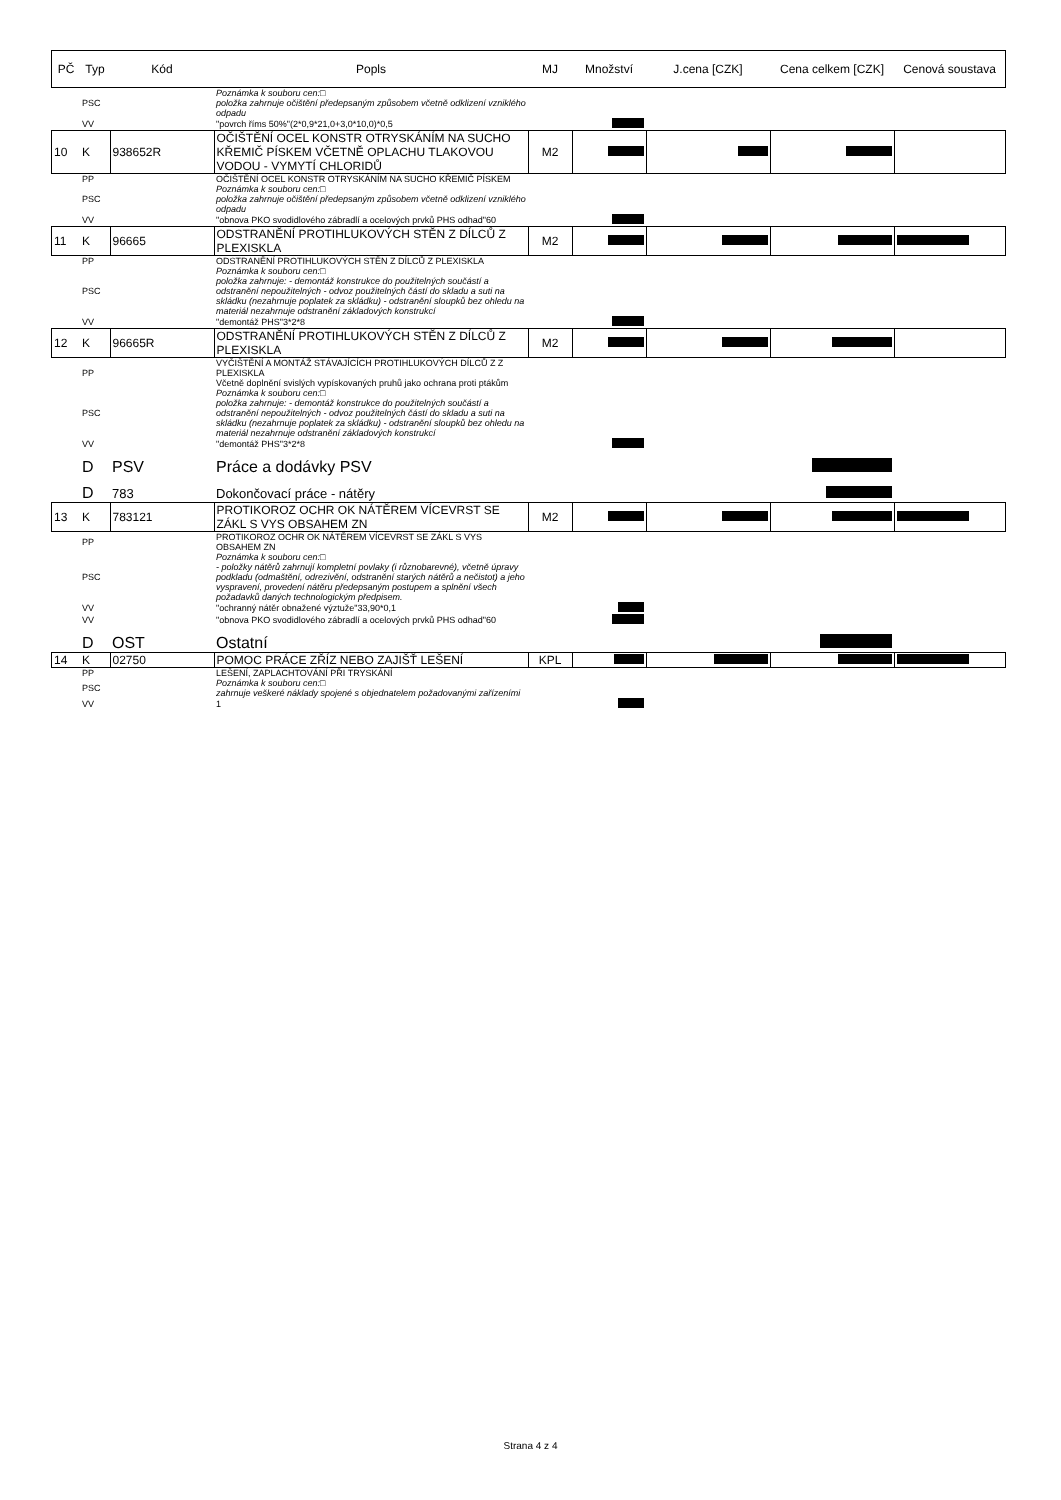| PČ | Typ | Kód | Popls | MJ | Množství | J.cena [CZK] | Cena celkem [CZK] | Cenová soustava |
| --- | --- | --- | --- | --- | --- | --- | --- | --- |
| | PSC | | Poznámka k souboru cen:□ položka zahrnuje očištění předepsaným způsobem včetně odklizení vzniklého odpadu | | | | | |
| | VV | | "povrch říms 50%"(2*0,9*21,0+3,0*10,0)*0,5 | | | | | |
| 10 | K | 938652R | OČIŠTĚNÍ OCEL KONSTR OTRYSKÁNÍM NA SUCHO KŘEMIČ PÍSKEM VČETNĚ OPLACHU TLAKOVOU VODOU - VYMYTÍ CHLORIDŮ | M2 | | | | |
| | PP | | OČIŠTĚNÍ OCEL KONSTR OTRYSKÁNÍM NA SUCHO KŘEMIČ PÍSKEM | | | | | |
| | PSC | | Poznámka k souboru cen:□ položka zahrnuje očištění předepsaným způsobem včetně odklizení vzniklého odpadu | | | | | |
| | VV | | "obnova PKO svodidlového zábradlí a ocelových prvků PHS odhad"60 | | | | | |
| 11 | K | 96665 | ODSTRANĚNÍ PROTIHLUKOVÝCH STĚN Z DÍLCŮ Z PLEXISKLA | M2 | | | | |
| | PP | | ODSTRANĚNÍ PROTIHLUKOVÝCH STĚN Z DÍLCŮ Z PLEXISKLA | | | | | |
| | PSC | | Poznámka k souboru cen:□ položka zahrnuje: - demontáž konstrukce do použitelných součástí a odstranění nepoužitelných - odvoz použitelných částí do skladu a suti na skládku (nezahrnuje poplatek za skládku) - odstranění sloupků bez ohledu na materiál nezahrnuje odstranění základových konstrukcí | | | | | |
| | VV | | "demontáž PHS"3*2*8 | | | | | |
| 12 | K | 96665R | ODSTRANĚNÍ PROTIHLUKOVÝCH STĚN Z DÍLCŮ Z PLEXISKLA | M2 | | | | |
| | PP | | VYČIŠTĚNÍ A MONTÁŽ STÁVAJÍCÍCH PROTIHLUKOVÝCH DÍLCŮ Z Z PLEXISKLA Včetně doplnění svislých vypískovaných pruhů jako ochrana proti ptákům | | | | | |
| | PSC | | Poznámka k souboru cen:□ položka zahrnuje: - demontáž konstrukce do použitelných součástí a odstranění nepoužitelných - odvoz použitelných částí do skladu a suti na skládku (nezahrnuje poplatek za skládku) - odstranění sloupků bez ohledu na materiál nezahrnuje odstranění základových konstrukcí | | | | | |
| | VV | | "demontáž PHS"3*2*8 | | | | | |
| | D | PSV | Práce a dodávky PSV | | | | | |
| | D | 783 | Dokončovací práce - nátěry | | | | | |
| 13 | K | 783121 | PROTIKOROZ OCHR OK NÁTĚREM VÍCEVRST SE ZÁKL S VYS OBSAHEM ZN | M2 | | | | |
| | PP | | PROTIKOROZ OCHR OK NÁTĚREM VÍCEVRST SE ZÁKL S VYS OBSAHEM ZN | | | | | |
| | PSC | | Poznámka k souboru cen:□ - položky nátěrů zahrnují kompletní povlaky (i různobarevné), včetně úpravy podkladu (odmaštění, odrezivění, odstranění starých nátěrů a nečistot) a jeho vyspravení, provedení nátěru předepsaným postupem a splnění všech požadavků daných technologickým předpisem. | | | | | |
| | VV | | "ochranný nátěr obnažené výztuže"33,90*0,1 | | | | | |
| | VV | | "obnova PKO svodidlového zábradlí a ocelových prvků PHS odhad"60 | | | | | |
| | D | OST | Ostatní | | | | | |
| 14 | K | 02750 | POMOC PRÁCE ZŘÍZ NEBO ZAJIŠŤ LEŠENÍ | KPL | | | | |
| | PP | | LEŠENÍ, ZAPLACHTOVÁNÍ PŘI TRYSKÁNÍ | | | | | |
| | PSC | | Poznámka k souboru cen:□ zahrnuje veškeré náklady spojené s objednatelem požadovanými zařízeními | | | | | |
| | VV | | 1 | | | | | |
Strana 4 z 4